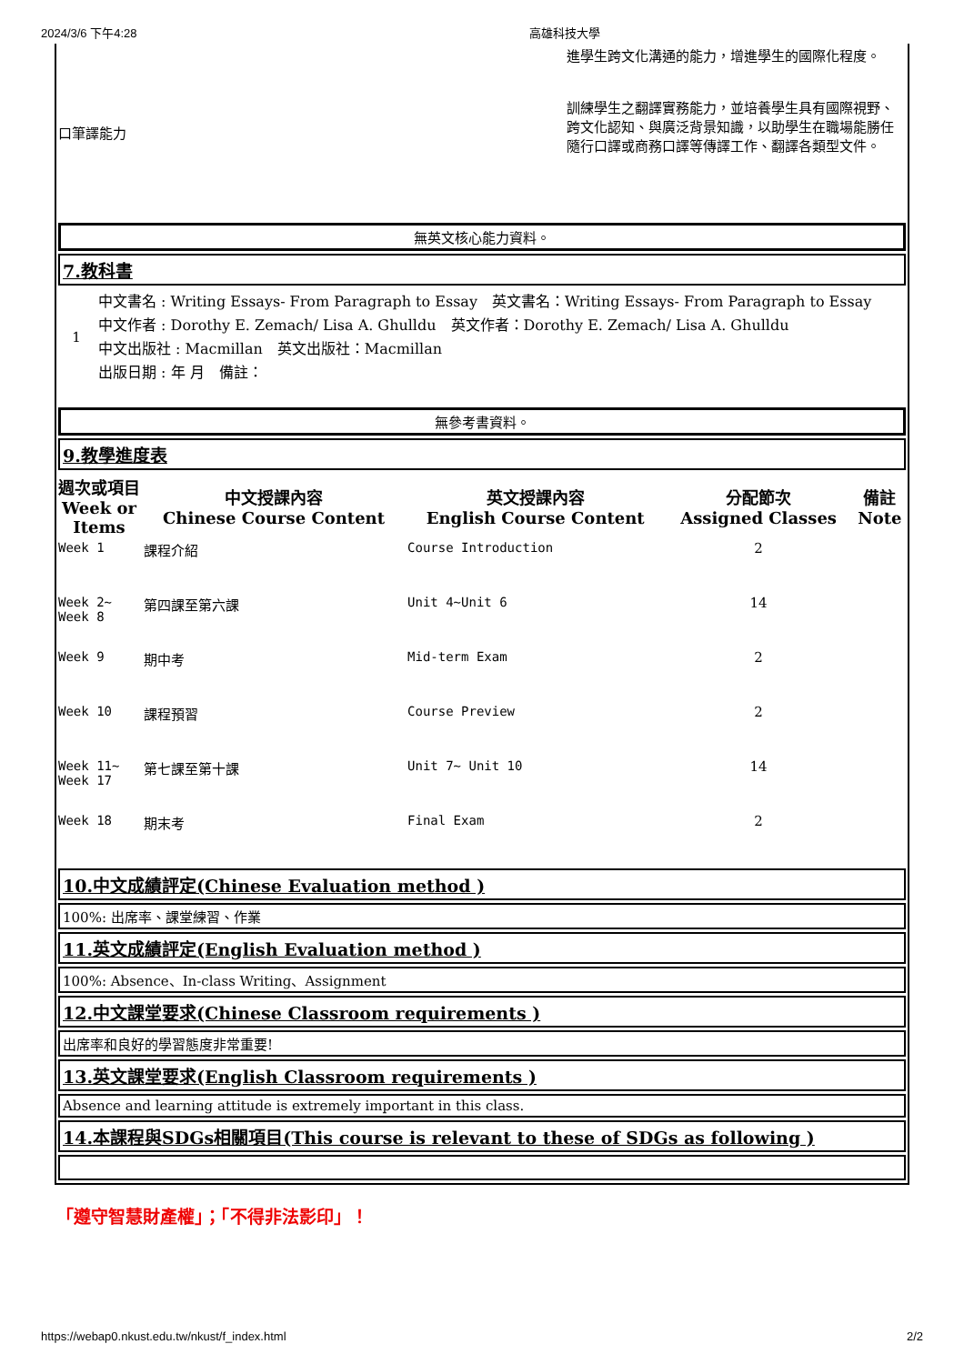2024/3/6 下午4:28 高雄科技大學
| 口筆譯能力 | 進學生跨文化溝通的能力，增進學生的國際化程度。 訓練學生之翻譯實務能力，並培養學生具有國際視野、跨文化認知、與廣泛背景知識，以助學生在職場能勝任隨行口譯或商務口譯等傳譯工作、翻譯各類型文件。 |
無英文核心能力資料。
7.教科書
| 1 | 中文書名 : Writing Essays- From Paragraph to Essay 英文書名：Writing Essays- From Paragraph to Essay 中文作者 : Dorothy E. Zemach/ Lisa A. Ghulldu 英文作者：Dorothy E. Zemach/ Lisa A. Ghulldu 中文出版社 : Macmillan 英文出版社：Macmillan 出版日期 : 年 月 備註： |
無參考書資料。
9.教學進度表
| 週次或項目 Week or Items | 中文授課內容 Chinese Course Content | 英文授課內容 English Course Content | 分配節次 Assigned Classes | 備註 Note |
| --- | --- | --- | --- | --- |
| Week 1 | 課程介紹 | Course Introduction | 2 | |
| Week 2~ Week 8 | 第四課至第六課 | Unit 4~Unit 6 | 14 | |
| Week 9 | 期中考 | Mid-term Exam | 2 | |
| Week 10 | 課程預習 | Course Preview | 2 | |
| Week 11~ Week 17 | 第七課至第十課 | Unit 7~ Unit 10 | 14 | |
| Week 18 | 期末考 | Final Exam | 2 | |
10.中文成績評定(Chinese Evaluation method )
100%: 出席率、課堂練習、作業
11.英文成績評定(English Evaluation method )
100%: Absence、In-class Writing、Assignment
12.中文課堂要求(Chinese Classroom requirements )
出席率和良好的學習態度非常重要!
13.英文課堂要求(English Classroom requirements )
Absence and learning attitude is extremely important in this class.
14.本課程與SDGs相關項目(This course is relevant to these of SDGs as following )
「遵守智慧財產權」；「不得非法影印」！
https://webap0.nkust.edu.tw/nkust/f_index.html 2/2